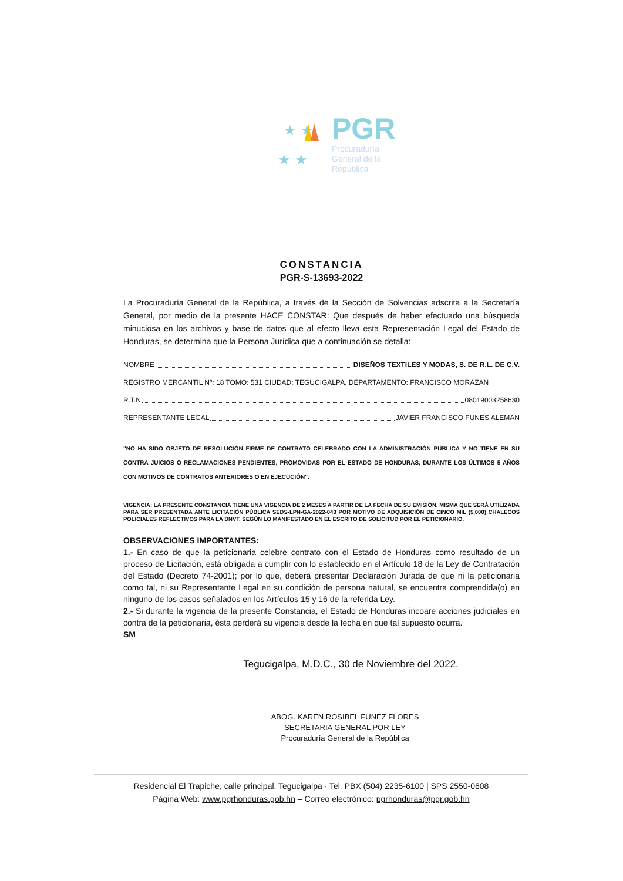★ ★
★ ★
PGR
Procuraduría
General de la
República
CONSTANCIA
PGR-S-13693-2022
La Procuraduría General de la República, a través de la Sección de Solvencias adscrita a la Secretaría General, por medio de la presente HACE CONSTAR: Que después de haber efectuado una búsqueda minuciosa en los archivos y base de datos que al efecto lleva esta Representación Legal del Estado de Honduras, se determina que la Persona Jurídica que a continuación se detalla:
NOMBRE DISEÑOS TEXTILES Y MODAS, S. DE R.L. DE C.V.
REGISTRO MERCANTIL Nº: 18 TOMO: 531 CIUDAD: TEGUCIGALPA, DEPARTAMENTO: FRANCISCO MORAZAN
R.T.N 08019003258630
REPRESENTANTE LEGAL JAVIER FRANCISCO FUNES ALEMAN
"NO HA SIDO OBJETO DE RESOLUCIÓN FIRME DE CONTRATO CELEBRADO CON LA ADMINISTRACIÓN PÚBLICA Y NO TIENE EN SU CONTRA JUICIOS O RECLAMACIONES PENDIENTES, PROMOVIDAS POR EL ESTADO DE HONDURAS, DURANTE LOS ÚLTIMOS 5 AÑOS CON MOTIVOS DE CONTRATOS ANTERIORES O EN EJECUCIÓN".
VIGENCIA: LA PRESENTE CONSTANCIA TIENE UNA VIGENCIA DE 2 MESES A PARTIR DE LA FECHA DE SU EMISIÓN. MISMA QUE SERÁ UTILIZADA PARA SER PRESENTADA ANTE LICITACIÓN PÚBLICA SEDS-LPN-GA-2022-043 POR MOTIVO DE ADQUISICIÓN DE CINCO MIL (5,000) CHALECOS POLICIALES REFLECTIVOS PARA LA DNVT, SEGÚN LO MANIFESTADO EN EL ESCRITO DE SOLICITUD POR EL PETICIONARIO.
OBSERVACIONES IMPORTANTES:
1.- En caso de que la peticionaria celebre contrato con el Estado de Honduras como resultado de un proceso de Licitación, está obligada a cumplir con lo establecido en el Artículo 18 de la Ley de Contratación del Estado (Decreto 74-2001); por lo que, deberá presentar Declaración Jurada de que ni la peticionaria como tal, ni su Representante Legal en su condición de persona natural, se encuentra comprendida(o) en ninguno de los casos señalados en los Artículos 15 y 16 de la referida Ley.
2.- Si durante la vigencia de la presente Constancia, el Estado de Honduras incoare acciones judiciales en contra de la peticionaria, ésta perderá su vigencia desde la fecha en que tal supuesto ocurra.
SM
Tegucigalpa, M.D.C., 30 de Noviembre del 2022.
ABOG. KAREN ROSIBEL FUNEZ FLORES
SECRETARIA GENERAL POR LEY
Procuraduría General de la República
Residencial El Trapiche, calle principal, Tegucigalpa · Tel. PBX (504) 2235-6100 | SPS 2550-0608
Página Web: www.pgrhonduras.gob.hn – Correo electrónico: pgrhonduras@pgr.gob.hn